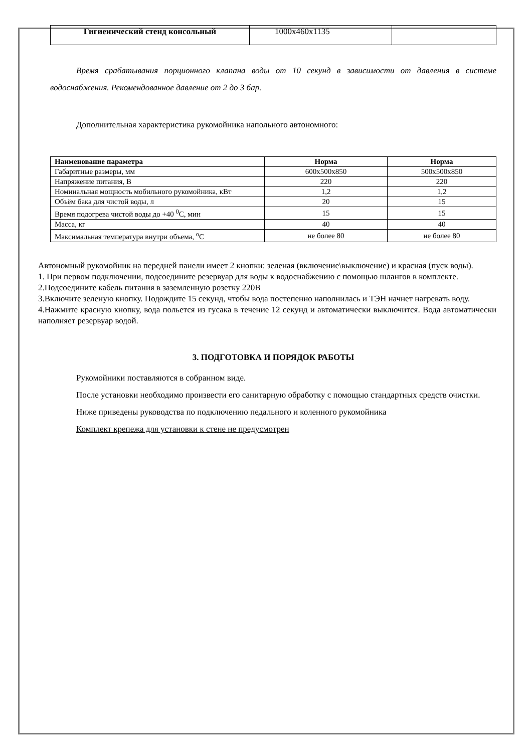| Гигиенический стенд консольный | 1000х460х1135 | |
Время срабатывания порционного клапана воды от 10 секунд в зависимости от давления в системе водоснабжения. Рекомендованное давление от 2 до 3 бар.
Дополнительная характеристика рукомойника напольного автономного:
| Наименование параметра | Норма | Норма |
| --- | --- | --- |
| Габаритные размеры, мм | 600х500х850 | 500х500х850 |
| Напряжение питания, В | 220 | 220 |
| Номинальная мощность мобильного рукомойника, кВт | 1,2 | 1,2 |
| Объём бака для чистой воды, л | 20 | 15 |
| Время подогрева чистой воды до +40 <sup>0</sup>С, мин | 15 | 15 |
| Масса, кг | 40 | 40 |
| Максимальная температура внутри объема, <sup>о</sup>С | не более 80 | не более 80 |
Автономный рукомойник на передней панели имеет 2 кнопки: зеленая (включение\выключение) и красная (пуск воды).
1. При первом подключении, подсоедините резервуар для воды к водоснабжению с помощью шлангов в комплекте.
2.Подсоедините кабель питания в заземленную розетку 220В
3.Включите зеленую кнопку. Подождите 15 секунд, чтобы вода постепенно наполнилась и ТЭН начнет нагревать воду.
4.Нажмите красную кнопку, вода польется из гусака в течение 12 секунд и автоматически выключится. Вода автоматически наполняет резервуар водой.
3. ПОДГОТОВКА И ПОРЯДОК РАБОТЫ
Рукомойники поставляются в собранном виде.
После установки необходимо произвести его санитарную обработку с помощью стандартных средств очистки.
Ниже приведены руководства по подключению педального и коленного рукомойника
Комплект крепежа для установки к стене не предусмотрен